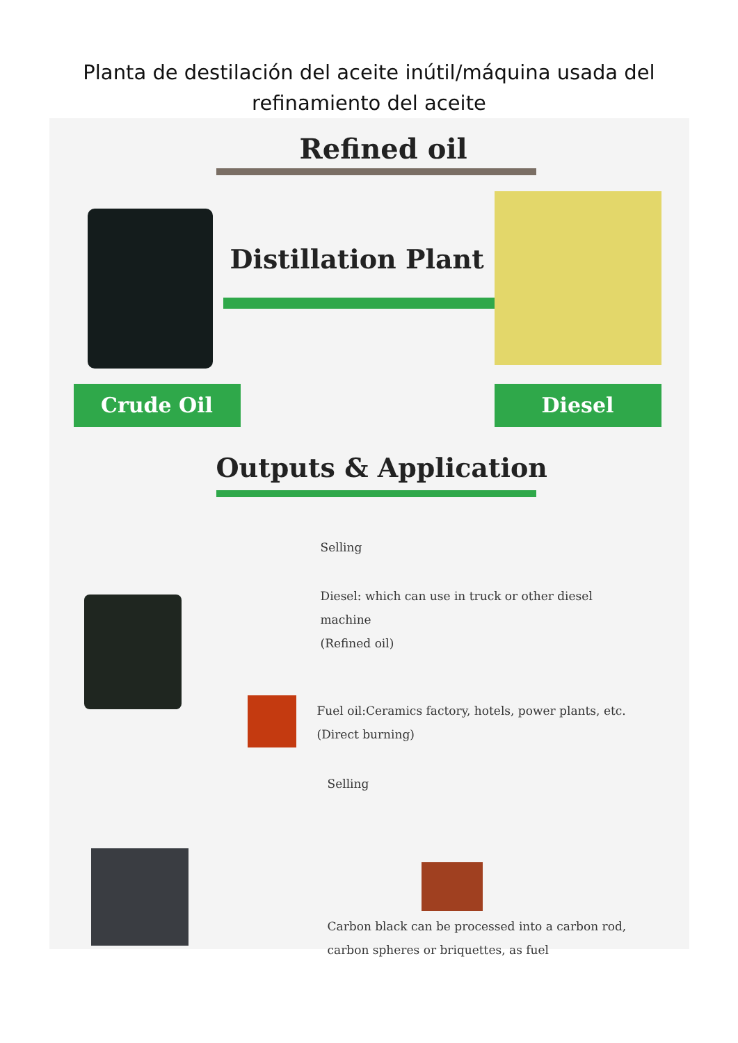Planta de destilación del aceite inútil/máquina usada del refinamiento del aceite
Refined oil
Distillation Plant
Crude Oil Diesel
Outputs & Application
Selling
Diesel: which can use in truck or other diesel
machine
(Refined oil)
Fuel oil:Ceramics factory, hotels, power plants, etc.
(Direct burning)
Selling
Carbon black can be processed into a carbon rod,
carbon spheres or briquettes, as fuel